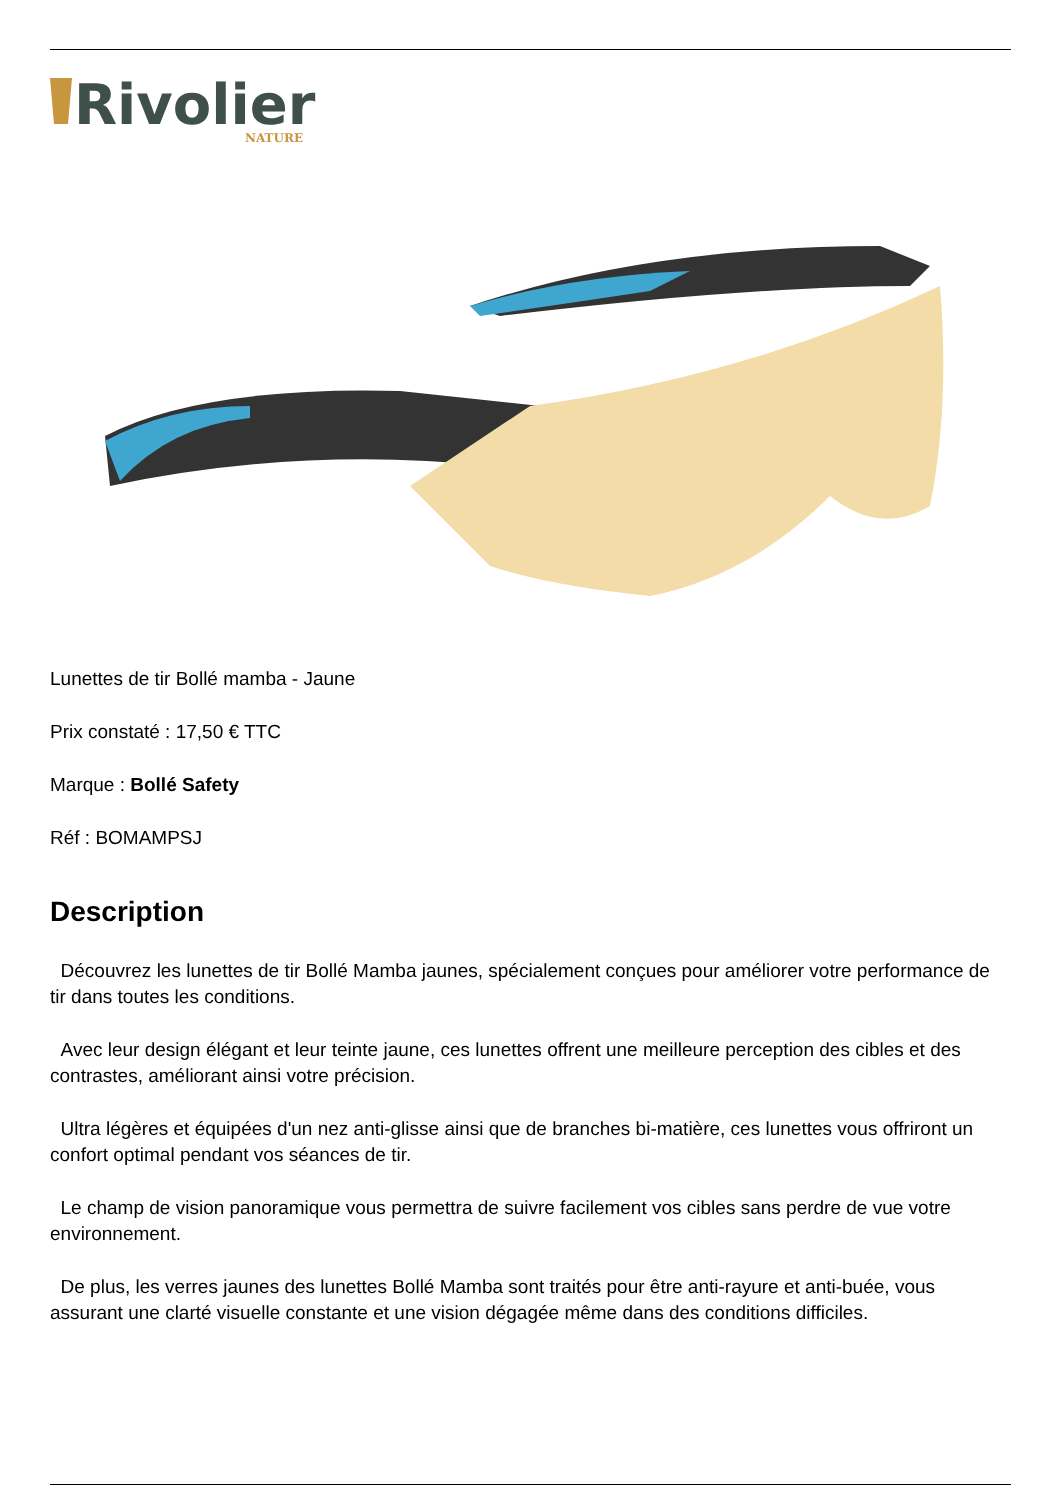Rivolier
NATURE
Lunettes de tir Bollé mamba - Jaune
Prix constaté : 17,50 € TTC
Marque : Bollé Safety
Réf : BOMAMPSJ
Description
Découvrez les lunettes de tir Bollé Mamba jaunes, spécialement conçues pour améliorer votre performance de tir dans toutes les conditions.
Avec leur design élégant et leur teinte jaune, ces lunettes offrent une meilleure perception des cibles et des contrastes, améliorant ainsi votre précision.
Ultra légères et équipées d'un nez anti-glisse ainsi que de branches bi-matière, ces lunettes vous offriront un confort optimal pendant vos séances de tir.
Le champ de vision panoramique vous permettra de suivre facilement vos cibles sans perdre de vue votre environnement.
De plus, les verres jaunes des lunettes Bollé Mamba sont traités pour être anti-rayure et anti-buée, vous assurant une clarté visuelle constante et une vision dégagée même dans des conditions difficiles.